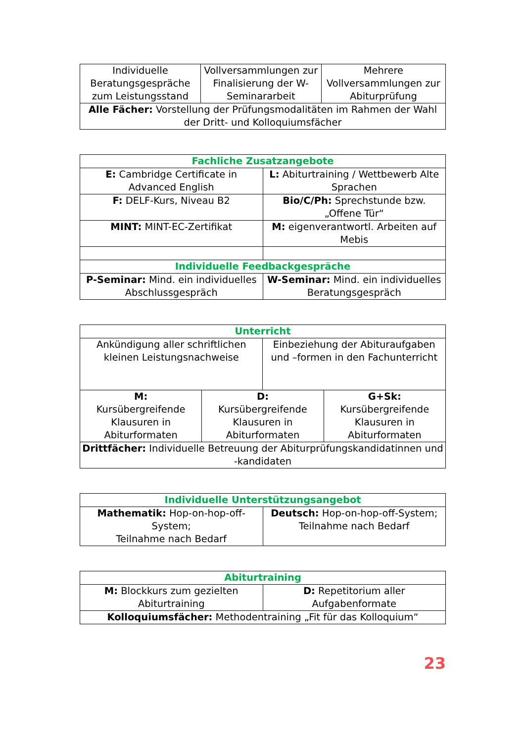| Individuelle Beratungsgespräche zum Leistungsstand | Vollversammlungen zur Finalisierung der W-Seminararbeit | Mehrere Vollversammlungen zur Abiturprüfung |
| Alle Fächer: Vorstellung der Prüfungsmodalitäten im Rahmen der Wahl der Dritt- und Kolloquiumsfächer | | |
| Fachliche Zusatzangebote | |
| --- | --- |
| E: Cambridge Certificate in Advanced English | L: Abiturtraining / Wettbewerb Alte Sprachen |
| F: DELF-Kurs, Niveau B2 | Bio/C/Ph: Sprechstunde bzw. „Offene Tür“ |
| MINT: MINT-EC-Zertifikat | M: eigenverantwortl. Arbeiten auf Mebis |
| Individuelle Feedbackgespräche | |
| P-Seminar: Mind. ein individuelles Abschlussgespräch | W-Seminar: Mind. ein individuelles Beratungsgespräch |
| Unterricht | | | |
| --- | --- | --- | --- |
| Ankündigung aller schriftlichen kleinen Leistungsnachweise | | Einbeziehung der Abituraufgaben und –formen in den Fachunterricht | |
| M: Kursübergreifende Klausuren in Abiturformaten | D: Kursübergreifende Klausuren in Abiturformaten | | G+Sk: Kursübergreifende Klausuren in Abiturformaten |
| Drittfächer: Individuelle Betreuung der Abiturprüfungskandidatinnen und -kandidaten | | | |
| Individuelle Unterstützungsangebot | |
| --- | --- |
| Mathematik: Hop-on-hop-off-System; Teilnahme nach Bedarf | Deutsch: Hop-on-hop-off-System; Teilnahme nach Bedarf |
| Abiturtraining | |
| --- | --- |
| M: Blockkurs zum gezielten Abiturtraining | D: Repetitorium aller Aufgabenformate |
| Kolloquiumsfächer: Methodentraining „Fit für das Kolloquium“ | |
23